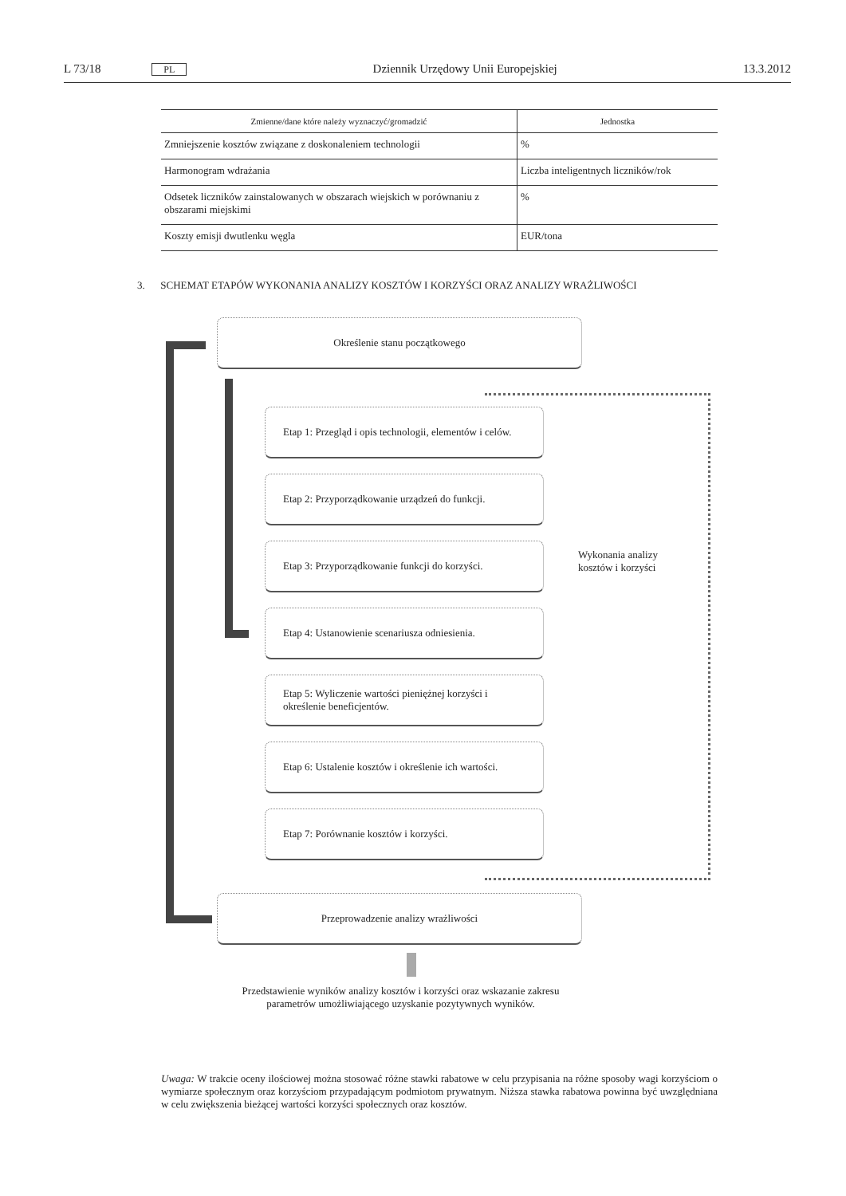L 73/18 PL Dziennik Urzędowy Unii Europejskiej 13.3.2012
| Zmienne/dane które należy wyznaczyć/gromadzić | Jednostka |
| --- | --- |
| Zmniejszenie kosztów związane z doskonaleniem technologii | % |
| Harmonogram wdrażania | Liczba inteligentnych liczników/rok |
| Odsetek liczników zainstalowanych w obszarach wiejskich w porównaniu z obszarami miejskimi | % |
| Koszty emisji dwutlenku węgla | EUR/tona |
3. SCHEMAT ETAPÓW WYKONANIA ANALIZY KOSZTÓW I KORZYŚCI ORAZ ANALIZY WRAŻLIWOŚCI
Określenie stanu początkowego
Etap 1: Przegląd i opis technologii, elementów i celów.
Etap 2: Przyporządkowanie urządzeń do funkcji.
Etap 3: Przyporządkowanie funkcji do korzyści.
Etap 4: Ustanowienie scenariusza odniesienia.
Etap 5: Wyliczenie wartości pieniężnej korzyści i określenie beneficjentów.
Etap 6: Ustalenie kosztów i określenie ich wartości.
Etap 7: Porównanie kosztów i korzyści.
Wykonania analizy kosztów i korzyści
Przeprowadzenie analizy wrażliwości
Przedstawienie wyników analizy kosztów i korzyści oraz wskazanie zakresu parametrów umożliwiającego uzyskanie pozytywnych wyników.
Uwaga: W trakcie oceny ilościowej można stosować różne stawki rabatowe w celu przypisania na różne sposoby wagi korzyściom o wymiarze społecznym oraz korzyściom przypadającym podmiotom prywatnym. Niższa stawka rabatowa powinna być uwzględniana w celu zwiększenia bieżącej wartości korzyści społecznych oraz kosztów.